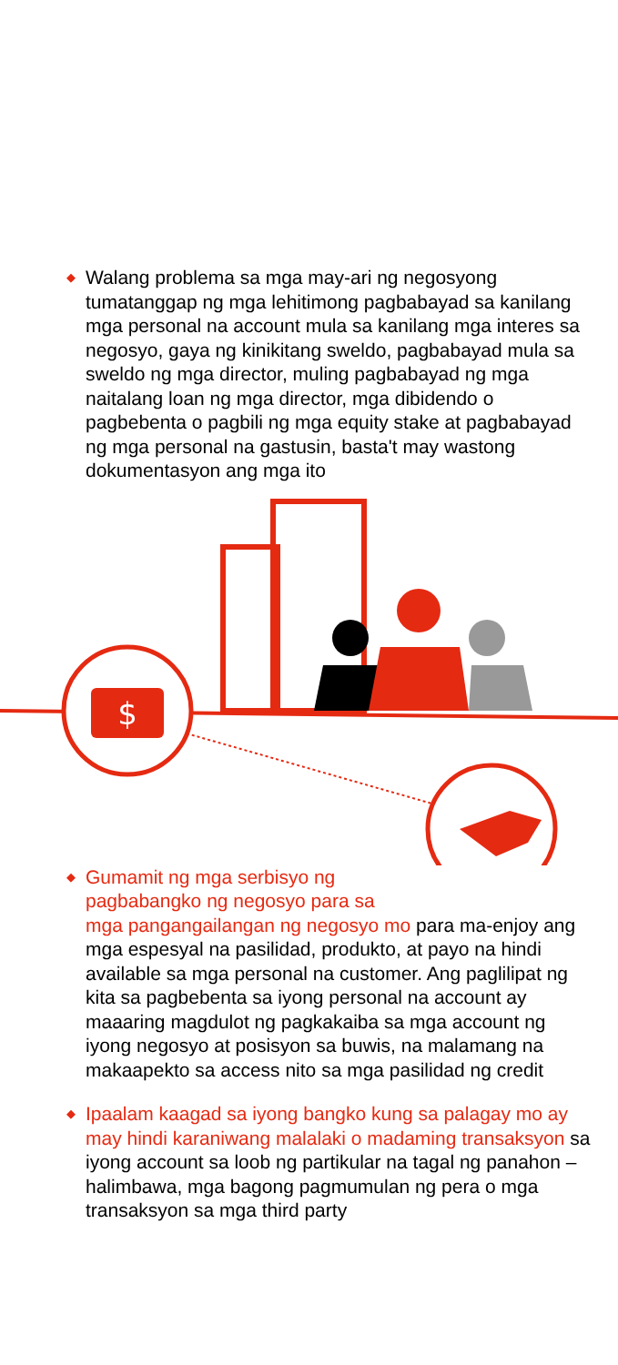◆ Walang problema sa mga may-ari ng negosyong tumatanggap ng mga lehitimong pagbabayad sa kanilang mga personal na account mula sa kanilang mga interes sa negosyo, gaya ng kinikitang sweldo, pagbabayad mula sa sweldo ng mga director, muling pagbabayad ng mga naitalang loan ng mga director, mga dibidendo o pagbebenta o pagbili ng mga equity stake at pagbabayad ng mga personal na gastusin, basta't may wastong dokumentasyon ang mga ito
$
◆ Gumamit ng mga serbisyo ng
pagbabangko ng negosyo para sa
mga pangangailangan ng negosyo mo para ma-enjoy ang mga espesyal na pasilidad, produkto, at payo na hindi available sa mga personal na customer. Ang paglilipat ng kita sa pagbebenta sa iyong personal na account ay maaaring magdulot ng pagkakaiba sa mga account ng iyong negosyo at posisyon sa buwis, na malamang na makaapekto sa access nito sa mga pasilidad ng credit
◆ Ipaalam kaagad sa iyong bangko kung sa palagay mo ay may hindi karaniwang malalaki o madaming transaksyon sa iyong account sa loob ng partikular na tagal ng panahon – halimbawa, mga bagong pagmumulan ng pera o mga transaksyon sa mga third party